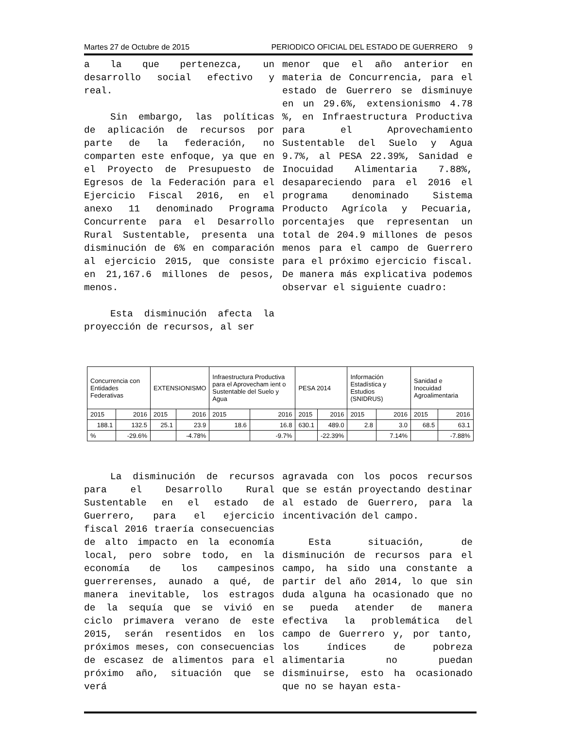Martes 27 de Octubre de 2015 PERIODICO OFICIAL DEL ESTADO DE GUERRERO 9
a la que pertenezca, un desarrollo social efectivo y real.
Sin embargo, las políticas de aplicación de recursos por parte de la federación, no comparten este enfoque, ya que en el Proyecto de Presupuesto de Egresos de la Federación para el Ejercicio Fiscal 2016, en el anexo 11 denominado Programa Concurrente para el Desarrollo Rural Sustentable, presenta una disminución de 6% en comparación al ejercicio 2015, que consiste en 21,167.6 millones de pesos, menos.
Esta disminución afecta la proyección de recursos, al ser
menor que el año anterior en materia de Concurrencia, para el estado de Guerrero se disminuye en un 29.6%, extensionismo 4.78 %, en Infraestructura Productiva para el Aprovechamiento Sustentable del Suelo y Agua 9.7%, al PESA 22.39%, Sanidad e Inocuidad Alimentaria 7.88%, desapareciendo para el 2016 el programa denominado Sistema Producto Agrícola y Pecuaria, porcentajes que representan un total de 204.9 millones de pesos menos para el campo de Guerrero para el próximo ejercicio fiscal. De manera más explicativa podemos observar el siguiente cuadro:
| Concurrencia con Entidades Federativas | | EXTENSIONISMO | | Infraestructura Productiva para el Aprovecham ient o Sustentable del Suelo y Agua | | PESA 2014 | | Información Estadística y Estudios (SNIDRUS) | | Sanidad e Inocuidad Agroalimentaria | |
| --- | --- | --- | --- | --- | --- | --- | --- | --- | --- | --- | --- |
| 2015 | 2016 | 2015 | 2016 | 2015 | 2016 | 2015 | 2016 | 2015 | 2016 | 2015 | 2016 |
| 188.1 | 132.5 | 25.1 | 23.9 | 18.6 | 16.8 | 630.1 | 489.0 | 2.8 | 3.0 | 68.5 | 63.1 |
| % | -29.6% | | -4.78% | | -9.7% | | -22.39% | | 7.14% | | -7.88% |
La disminución de recursos para el Desarrollo Rural Sustentable en el estado de Guerrero, para el ejercicio fiscal 2016 traería consecuencias de alto impacto en la economía local, pero sobre todo, en la economía de los campesinos guerrerenses, aunado a qué, de manera inevitable, los estragos de la sequía que se vivió en ciclo primavera verano de este 2015, serán resentidos en los próximos meses, con consecuencias de escasez de alimentos para el próximo año, situación que se verá
agravada con los pocos recursos que se están proyectando destinar al estado de Guerrero, para la incentivación del campo.
Esta situación, de disminución de recursos para el campo, ha sido una constante a partir del año 2014, lo que sin duda alguna ha ocasionado que no se pueda atender de manera efectiva la problemática del campo de Guerrero y, por tanto, los índices de pobreza alimentaria no puedan disminuirse, esto ha ocasionado que no se hayan esta-